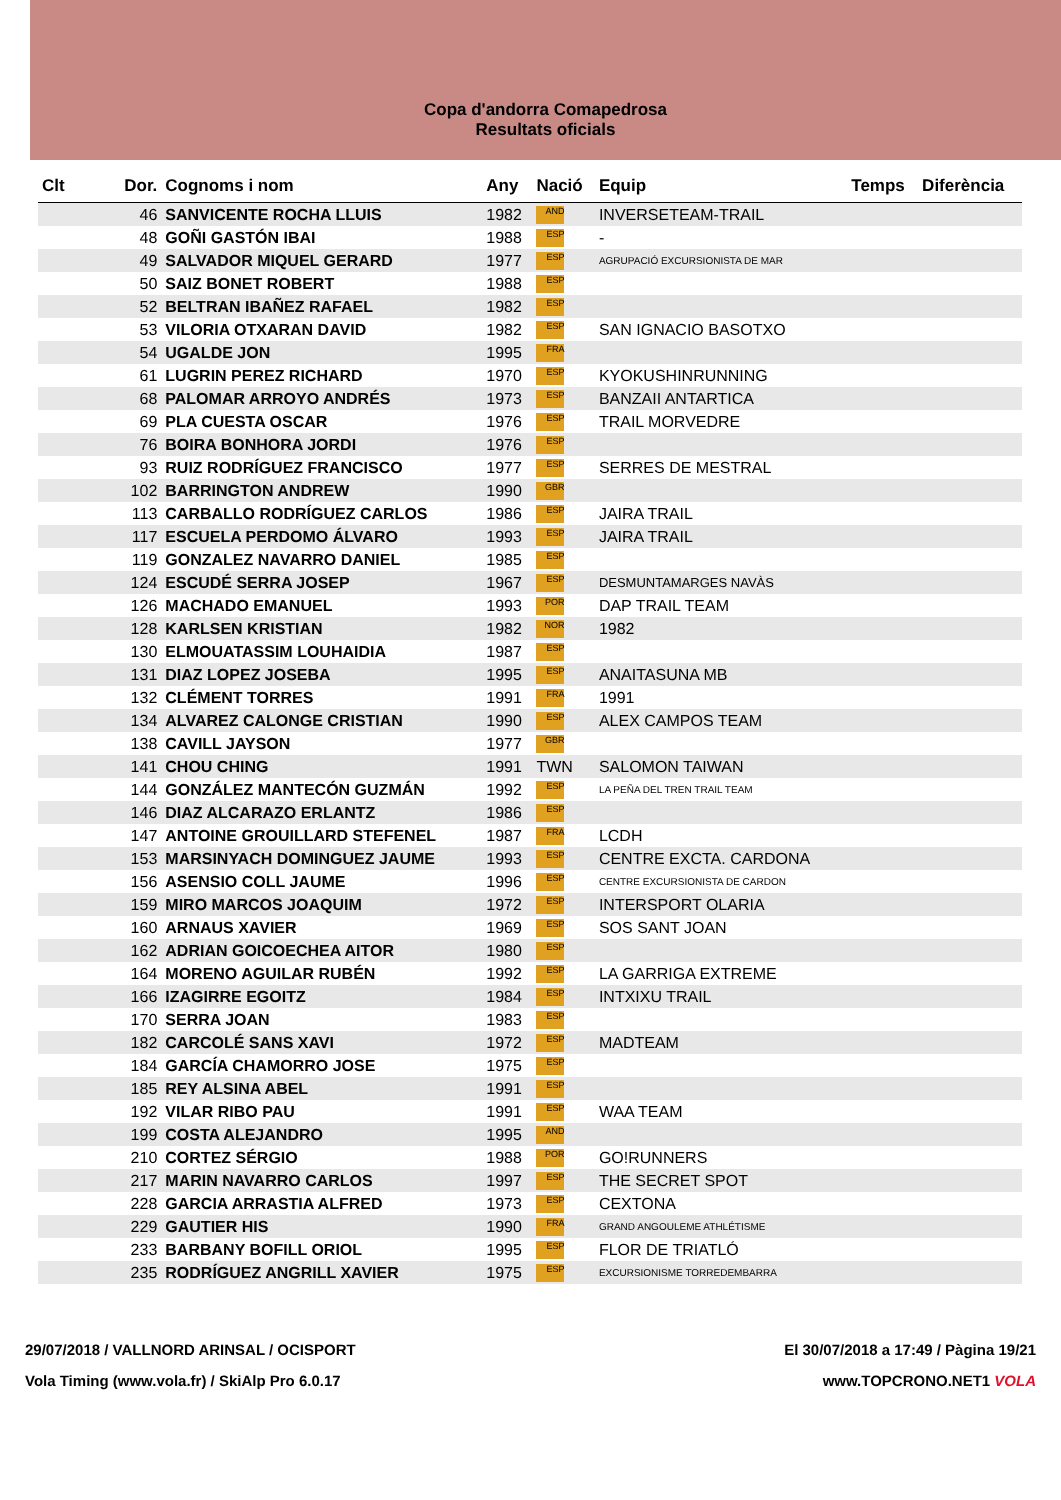Copa d'andorra Comapedrosa
Resultats oficials
| Clt | Dor. | Cognoms i nom | Any | Nació | Equip | Temps | Diferència |
| --- | --- | --- | --- | --- | --- | --- | --- |
| | 46 | SANVICENTE ROCHA LLUIS | 1982 | AND | INVERSETEAM-TRAIL | | |
| | 48 | GOÑI GASTÓN IBAI | 1988 | ESP | - | | |
| | 49 | SALVADOR MIQUEL GERARD | 1977 | ESP | AGRUPACIÓ EXCURSIONISTA DE MAR | | |
| | 50 | SAIZ BONET ROBERT | 1988 | ESP | | | |
| | 52 | BELTRAN IBAÑEZ RAFAEL | 1982 | ESP | | | |
| | 53 | VILORIA OTXARAN DAVID | 1982 | ESP | SAN IGNACIO BASOTXO | | |
| | 54 | UGALDE JON | 1995 | FRA | | | |
| | 61 | LUGRIN PEREZ RICHARD | 1970 | ESP | KYOKUSHINRUNNING | | |
| | 68 | PALOMAR ARROYO ANDRÉS | 1973 | ESP | BANZAII ANTARTICA | | |
| | 69 | PLA CUESTA OSCAR | 1976 | ESP | TRAIL MORVEDRE | | |
| | 76 | BOIRA BONHORA JORDI | 1976 | ESP | | | |
| | 93 | RUIZ RODRÍGUEZ FRANCISCO | 1977 | ESP | SERRES DE MESTRAL | | |
| | 102 | BARRINGTON ANDREW | 1990 | GBR | | | |
| | 113 | CARBALLO RODRÍGUEZ CARLOS | 1986 | ESP | JAIRA TRAIL | | |
| | 117 | ESCUELA PERDOMO ÁLVARO | 1993 | ESP | JAIRA TRAIL | | |
| | 119 | GONZALEZ NAVARRO DANIEL | 1985 | ESP | | | |
| | 124 | ESCUDÉ SERRA JOSEP | 1967 | ESP | DESMUNTAMARGES NAVÀS | | |
| | 126 | MACHADO EMANUEL | 1993 | POR | DAP TRAIL TEAM | | |
| | 128 | KARLSEN KRISTIAN | 1982 | NOR | 1982 | | |
| | 130 | ELMOUATASSIM LOUHAIDIA | 1987 | ESP | | | |
| | 131 | DIAZ LOPEZ JOSEBA | 1995 | ESP | ANAITASUNA MB | | |
| | 132 | CLÉMENT TORRES | 1991 | FRA | 1991 | | |
| | 134 | ALVAREZ CALONGE CRISTIAN | 1990 | ESP | ALEX CAMPOS TEAM | | |
| | 138 | CAVILL JAYSON | 1977 | GBR | | | |
| | 141 | CHOU CHING | 1991 | TWN | SALOMON TAIWAN | | |
| | 144 | GONZÁLEZ MANTECÓN GUZMÁN | 1992 | ESP | LA PEÑA DEL TREN TRAIL TEAM | | |
| | 146 | DIAZ ALCARAZO ERLANTZ | 1986 | ESP | | | |
| | 147 | ANTOINE GROUILLARD STEFENEL | 1987 | FRA | LCDH | | |
| | 153 | MARSINYACH DOMINGUEZ JAUME | 1993 | ESP | CENTRE EXCTA. CARDONA | | |
| | 156 | ASENSIO COLL JAUME | 1996 | ESP | CENTRE EXCURSIONISTA DE CARDON | | |
| | 159 | MIRO MARCOS JOAQUIM | 1972 | ESP | INTERSPORT OLARIA | | |
| | 160 | ARNAUS XAVIER | 1969 | ESP | SOS SANT JOAN | | |
| | 162 | ADRIAN GOICOECHEA AITOR | 1980 | ESP | | | |
| | 164 | MORENO AGUILAR RUBÉN | 1992 | ESP | LA GARRIGA EXTREME | | |
| | 166 | IZAGIRRE EGOITZ | 1984 | ESP | INTXIXU TRAIL | | |
| | 170 | SERRA JOAN | 1983 | ESP | | | |
| | 182 | CARCOLÉ SANS XAVI | 1972 | ESP | MADTEAM | | |
| | 184 | GARCÍA CHAMORRO JOSE | 1975 | ESP | | | |
| | 185 | REY ALSINA ABEL | 1991 | ESP | | | |
| | 192 | VILAR RIBO PAU | 1991 | ESP | WAA TEAM | | |
| | 199 | COSTA ALEJANDRO | 1995 | AND | | | |
| | 210 | CORTEZ SÉRGIO | 1988 | POR | GO!RUNNERS | | |
| | 217 | MARIN NAVARRO CARLOS | 1997 | ESP | THE SECRET SPOT | | |
| | 228 | GARCIA ARRASTIA ALFRED | 1973 | ESP | CEXTONA | | |
| | 229 | GAUTIER HIS | 1990 | FRA | GRAND ANGOULEME ATHLÉTISME | | |
| | 233 | BARBANY BOFILL ORIOL | 1995 | ESP | FLOR DE TRIATLÓ | | |
| | 235 | RODRÍGUEZ ANGRILL XAVIER | 1975 | ESP | EXCURSIONISME TORREDEMBARRA | | |
29/07/2018 / VALLNORD ARINSAL / OCISPORT
Vola Timing (www.vola.fr) / SkiAlp Pro 6.0.17
El 30/07/2018 a 17:49 / Pàgina 19/21
www.TOPCRONO.NET1 VOLA